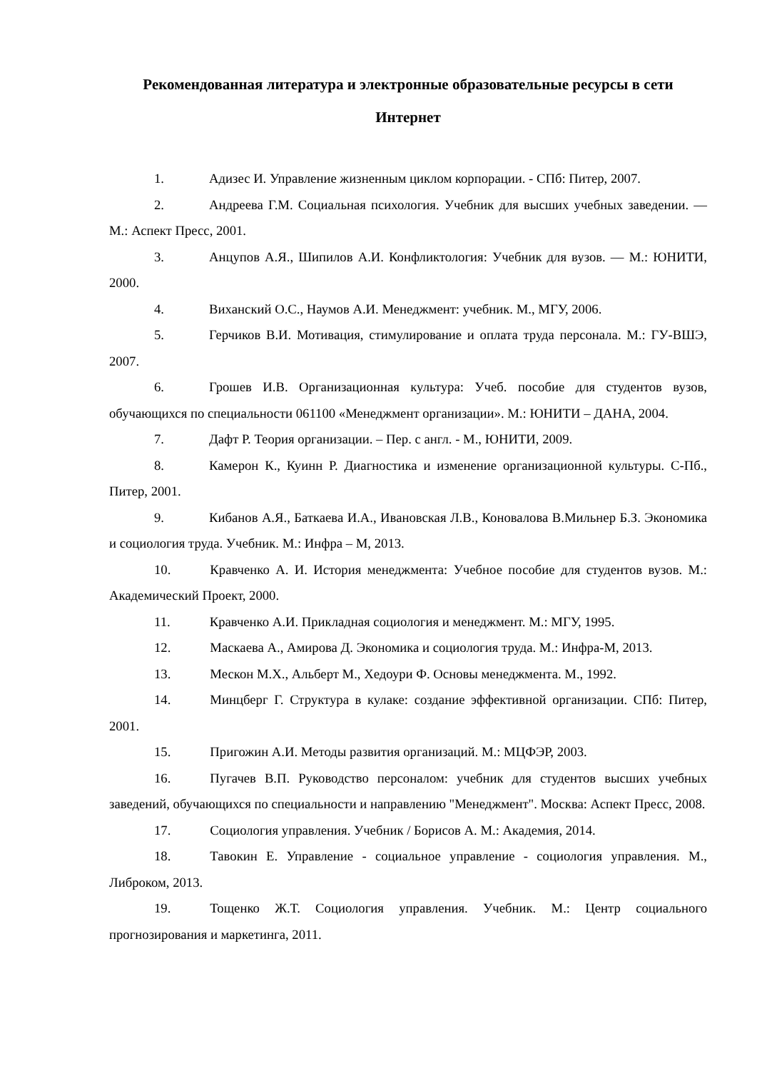Рекомендованная литература и электронные образовательные ресурсы в сети Интернет
1. Адизес И. Управление жизненным циклом корпорации. - СПб: Питер, 2007.
2. Андреева Г.М. Социальная психология. Учебник для высших учебных заведении. — М.: Аспект Пресс, 2001.
3. Анцупов А.Я., Шипилов А.И. Конфликтология: Учебник для вузов. — М.: ЮНИТИ, 2000.
4. Вихaнский О.С., Наумов А.И. Менеджмент: учебник. М., МГУ, 2006.
5. Герчиков В.И. Мотивация, стимулирование и оплата труда персонала. М.: ГУ-ВШЭ, 2007.
6. Грошев И.В. Организационная культура: Учеб. пособие для студентов вузов, обучающихся по специальности 061100 «Менеджмент организации». М.: ЮНИТИ – ДАНА, 2004.
7. Дафт Р. Теория организации. – Пер. с англ. - М., ЮНИТИ, 2009.
8. Камерон К., Куинн Р. Диагностика и изменение организационной культуры. С-Пб., Питер, 2001.
9. Кибанов А.Я., Баткаева И.А., Ивановская Л.В., Коновалова В.Мильнер Б.З. Экономика и социология труда. Учебник. М.: Инфра – М, 2013.
10. Кравченко А. И. История менеджмента: Учебное пособие для студентов вузов. М.: Академический Проект, 2000.
11. Кравченко А.И. Прикладная социология и менеджмент. М.: МГУ, 1995.
12. Маскаева А., Амирова Д. Экономика и социология труда. М.: Инфра-М, 2013.
13. Мескон М.Х., Альберт М., Хедоури Ф. Основы менеджмента. М., 1992.
14. Минцберг Г. Структура в кулаке: создание эффективной организации. СПб: Питер, 2001.
15. Пригожин А.И. Методы развития организаций. М.: МЦФЭР, 2003.
16. Пугачев В.П. Руководство персоналом: учебник для студентов высших учебных заведений, обучающихся по специальности и направлению "Менеджмент". Москва: Аспект Пресс, 2008.
17. Социология управления. Учебник / Борисов А. М.: Академия, 2014.
18. Тавокин Е. Управление - социальное управление - социология управления. М., Либроком, 2013.
19. Тощенко Ж.Т. Социология управления. Учебник. М.: Центр социального прогнозирования и маркетинга, 2011.